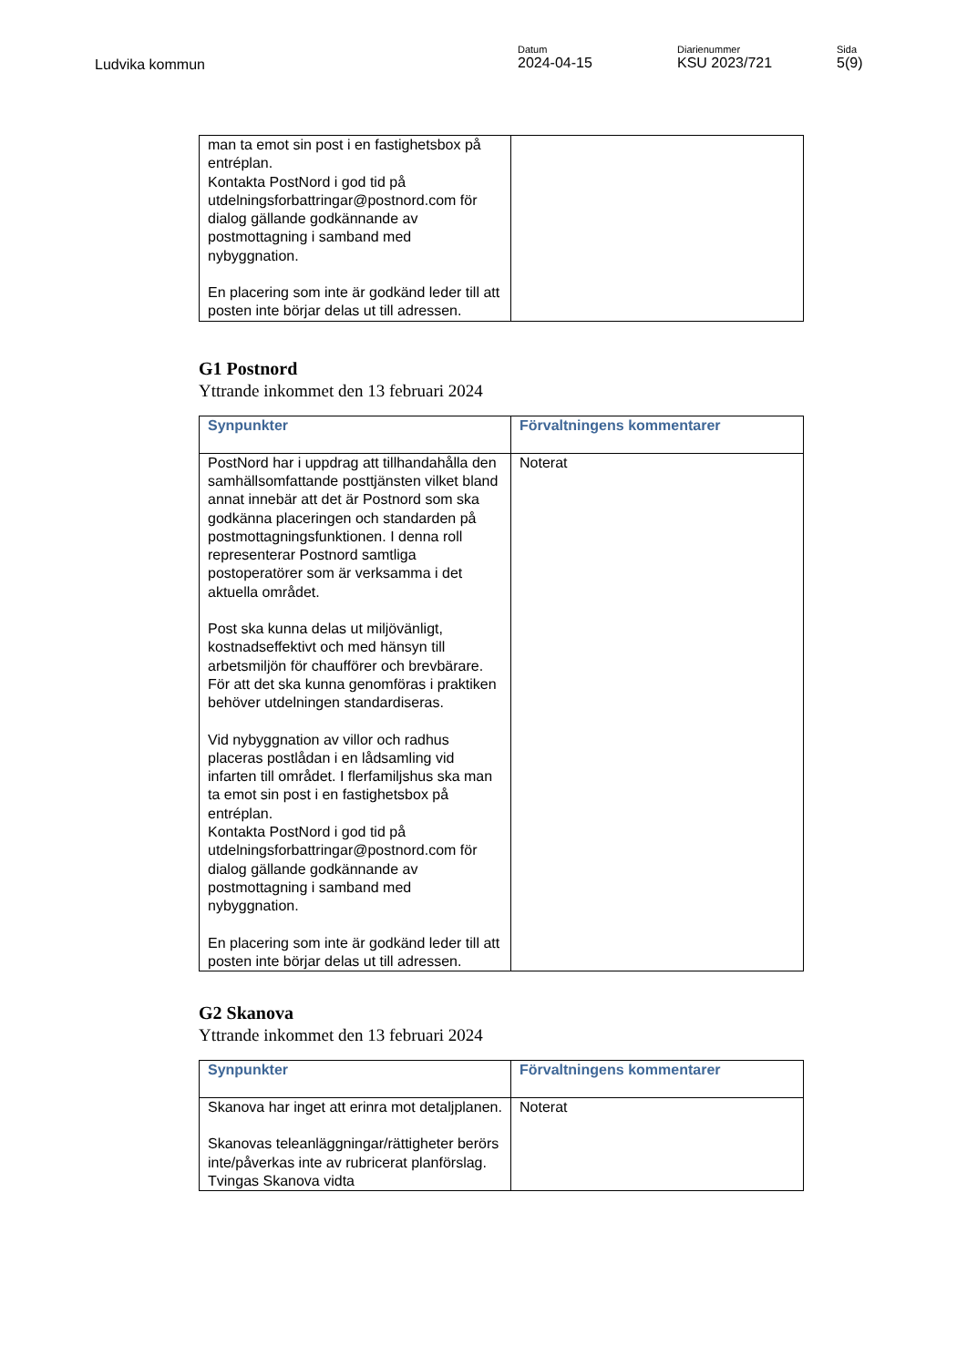Ludvika kommun
Datum
2024-04-15
Diarienummer
KSU 2023/721
Sida
5(9)
| man ta emot sin post i en fastighetsbox på entréplan. Kontakta PostNord i god tid på utdelningsforbattringar@postnord.com för dialog gällande godkännande av postmottagning i samband med nybyggnation. En placering som inte är godkänd leder till att posten inte börjar delas ut till adressen. | |
G1 Postnord
Yttrande inkommet den 13 februari 2024
| Synpunkter | Förvaltningens kommentarer |
| --- | --- |
| PostNord har i uppdrag att tillhandahålla den samhällsomfattande posttjänsten vilket bland annat innebär att det är Postnord som ska godkänna placeringen och standarden på postmottagningsfunktionen. I denna roll representerar Postnord samtliga postoperatörer som är verksamma i det aktuella området. Post ska kunna delas ut miljövänligt, kostnadseffektivt och med hänsyn till arbetsmiljön för chaufförer och brevbärare. För att det ska kunna genomföras i praktiken behöver utdelningen standardiseras. Vid nybyggnation av villor och radhus placeras postlådan i en lådsamling vid infarten till området. I flerfamiljshus ska man ta emot sin post i en fastighetsbox på entréplan. Kontakta PostNord i god tid på utdelningsforbattringar@postnord.com för dialog gällande godkännande av postmottagning i samband med nybyggnation. En placering som inte är godkänd leder till att posten inte börjar delas ut till adressen. | Noterat |
G2 Skanova
Yttrande inkommet den 13 februari 2024
| Synpunkter | Förvaltningens kommentarer |
| --- | --- |
| Skanova har inget att erinra mot detaljplanen. Skanovas teleanläggningar/rättigheter berörs inte/påverkas inte av rubricerat planförslag. Tvingas Skanova vidta | Noterat |